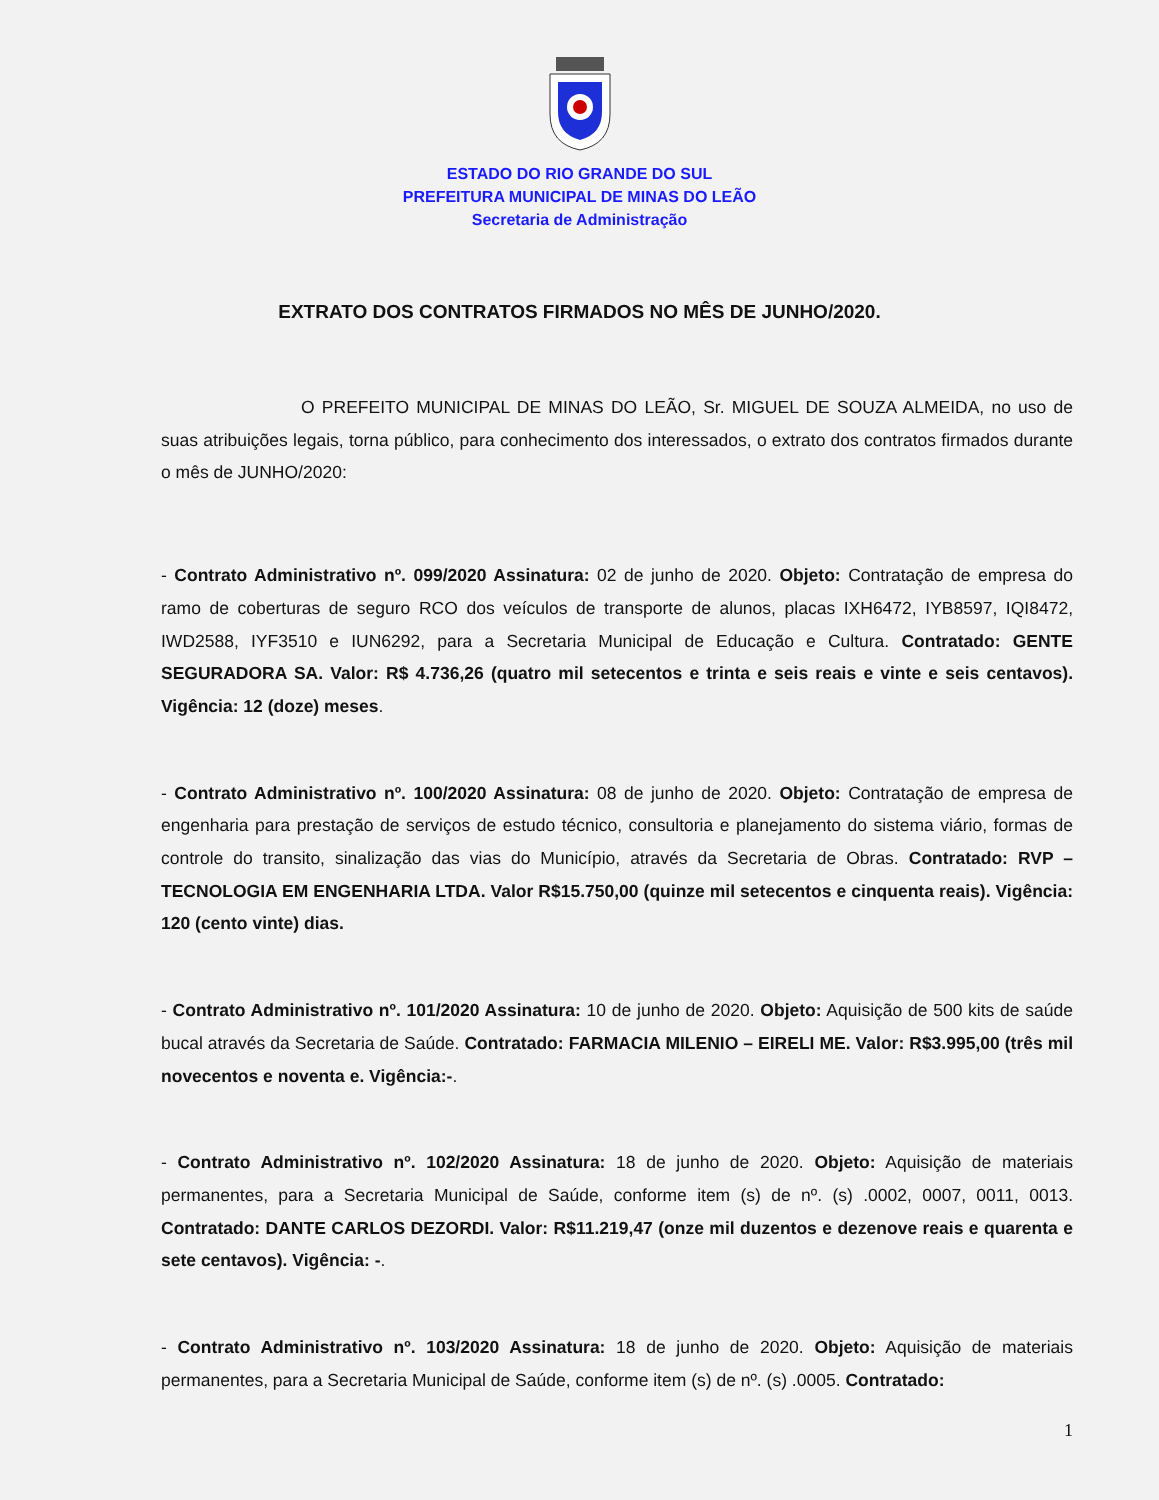ESTADO DO RIO GRANDE DO SUL
PREFEITURA MUNICIPAL DE MINAS DO LEÃO
Secretaria de Administração
EXTRATO DOS CONTRATOS FIRMADOS NO MÊS DE JUNHO/2020.
O PREFEITO MUNICIPAL DE MINAS DO LEÃO, Sr. MIGUEL DE SOUZA ALMEIDA, no uso de suas atribuições legais, torna público, para conhecimento dos interessados, o extrato dos contratos firmados durante o mês de JUNHO/2020:
- Contrato Administrativo nº. 099/2020 Assinatura: 02 de junho de 2020. Objeto: Contratação de empresa do ramo de coberturas de seguro RCO dos veículos de transporte de alunos, placas IXH6472, IYB8597, IQI8472, IWD2588, IYF3510 e IUN6292, para a Secretaria Municipal de Educação e Cultura. Contratado: GENTE SEGURADORA SA. Valor: R$ 4.736,26 (quatro mil setecentos e trinta e seis reais e vinte e seis centavos). Vigência: 12 (doze) meses.
- Contrato Administrativo nº. 100/2020 Assinatura: 08 de junho de 2020. Objeto: Contratação de empresa de engenharia para prestação de serviços de estudo técnico, consultoria e planejamento do sistema viário, formas de controle do transito, sinalização das vias do Município, através da Secretaria de Obras. Contratado: RVP – TECNOLOGIA EM ENGENHARIA LTDA. Valor R$15.750,00 (quinze mil setecentos e cinquenta reais). Vigência: 120 (cento vinte) dias.
- Contrato Administrativo nº. 101/2020 Assinatura: 10 de junho de 2020. Objeto: Aquisição de 500 kits de saúde bucal através da Secretaria de Saúde. Contratado: FARMACIA MILENIO – EIRELI ME. Valor: R$3.995,00 (três mil novecentos e noventa e. Vigência:-.
- Contrato Administrativo nº. 102/2020 Assinatura: 18 de junho de 2020. Objeto: Aquisição de materiais permanentes, para a Secretaria Municipal de Saúde, conforme item (s) de nº. (s) .0002, 0007, 0011, 0013. Contratado: DANTE CARLOS DEZORDI. Valor: R$11.219,47 (onze mil duzentos e dezenove reais e quarenta e sete centavos). Vigência: -.
- Contrato Administrativo nº. 103/2020 Assinatura: 18 de junho de 2020. Objeto: Aquisição de materiais permanentes, para a Secretaria Municipal de Saúde, conforme item (s) de nº. (s) .0005. Contratado:
1